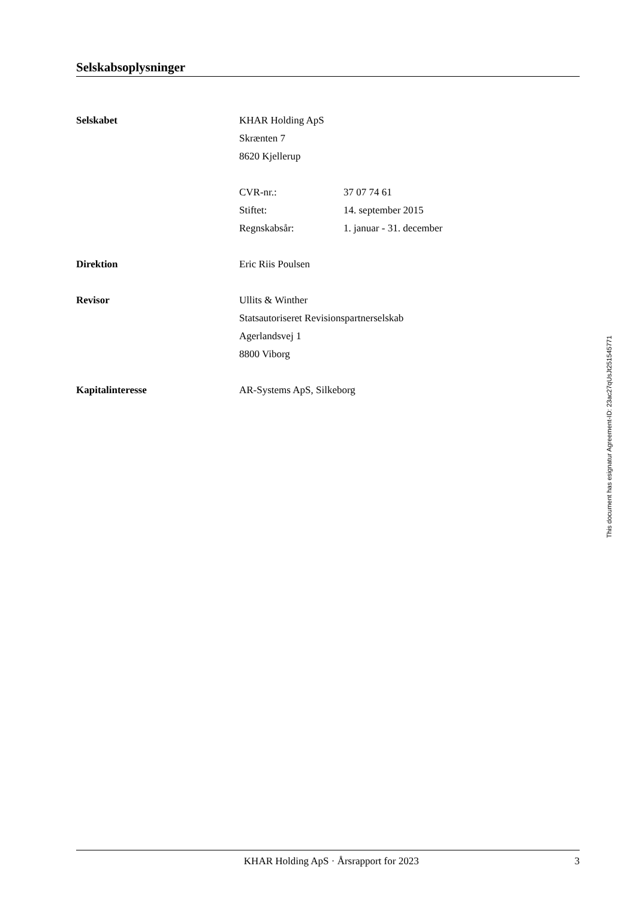Selskabsoplysninger
Selskabet KHAR Holding ApS
Skrænten 7
8620 Kjellerup
CVR-nr.: 37 07 74 61
Stiftet: 14. september 2015
Regnskabsår: 1. januar - 31. december
Direktion Eric Riis Poulsen
Revisor Ullits & Winther
Statsautoriseret Revisionspartnerselskab
Agerlandsvej 1
8800 Viborg
Kapitalinteresse AR-Systems ApS, Silkeborg
This document has esignatur Agreement-ID: 23ac27qUsJt251545771
KHAR Holding ApS · Årsrapport for 2023 3